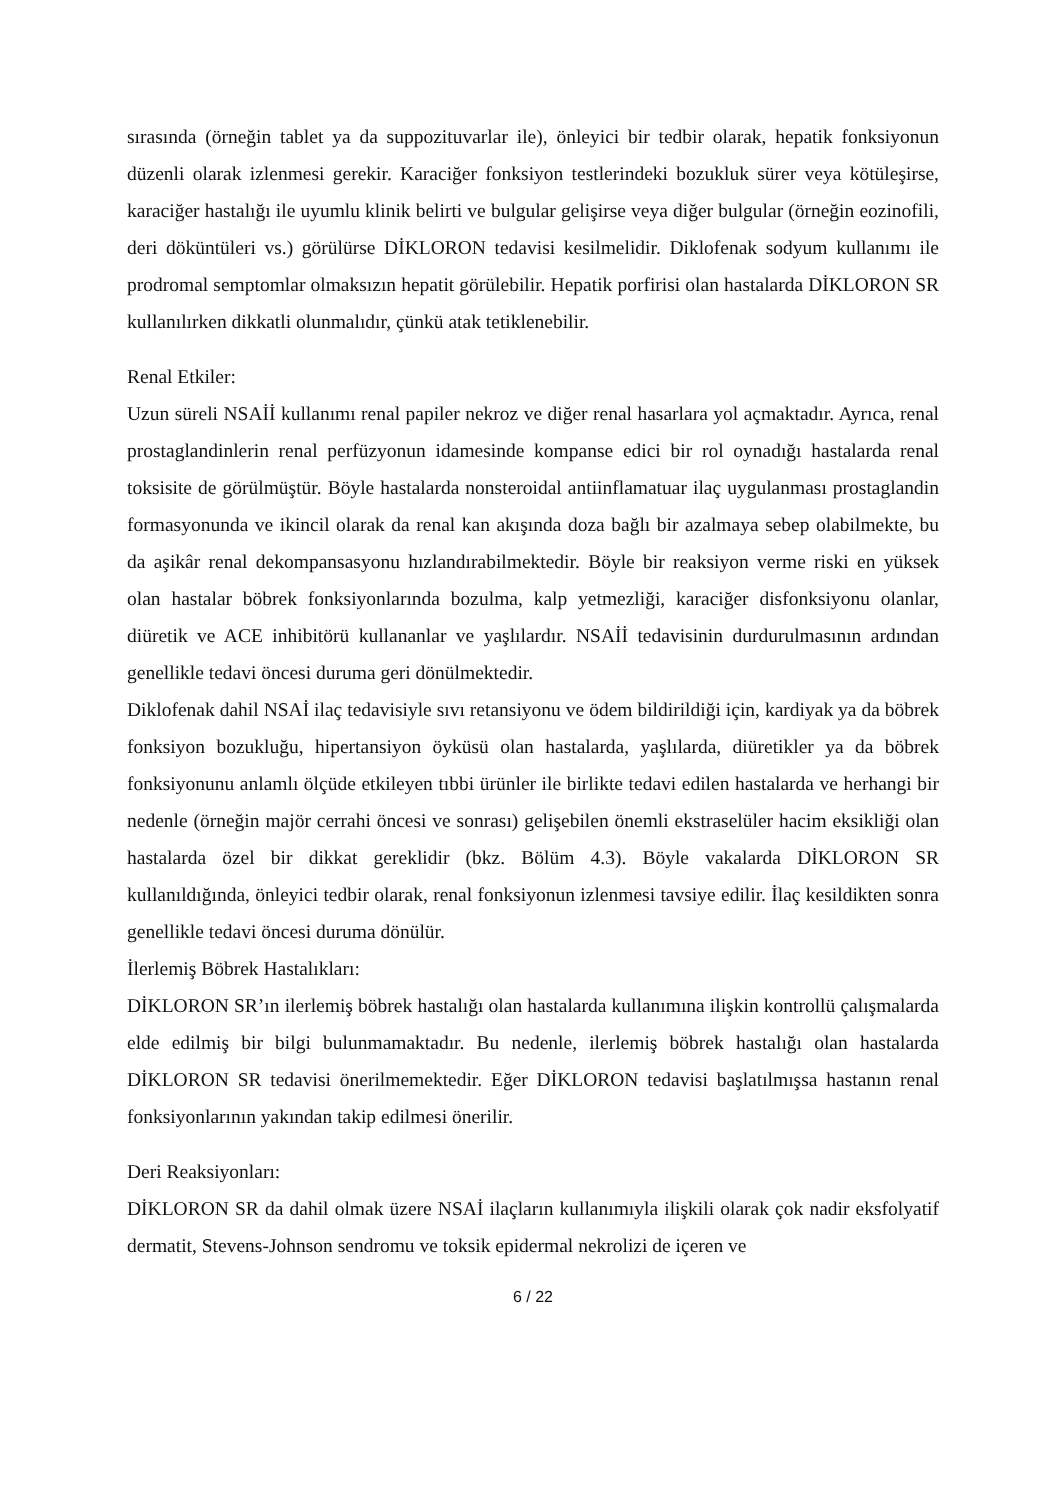sırasında (örneğin tablet ya da suppozituvarlar ile), önleyici bir tedbir olarak, hepatik fonksiyonun düzenli olarak izlenmesi gerekir. Karaciğer fonksiyon testlerindeki bozukluk sürer veya kötüleşirse, karaciğer hastalığı ile uyumlu klinik belirti ve bulgular gelişirse veya diğer bulgular (örneğin eozinofili, deri döküntüleri vs.) görülürse DİKLORON tedavisi kesilmelidir. Diklofenak sodyum kullanımı ile prodromal semptomlar olmaksızın hepatit görülebilir. Hepatik porfirisi olan hastalarda DİKLORON SR kullanılırken dikkatli olunmalıdır, çünkü atak tetiklenebilir.
Renal Etkiler:
Uzun süreli NSAİİ kullanımı renal papiler nekroz ve diğer renal hasarlara yol açmaktadır. Ayrıca, renal prostaglandinlerin renal perfüzyonun idamesinde kompanse edici bir rol oynadığı hastalarda renal toksisite de görülmüştür. Böyle hastalarda nonsteroidal antiinflamatuar ilaç uygulanması prostaglandin formasyonunda ve ikincil olarak da renal kan akışında doza bağlı bir azalmaya sebep olabilmekte, bu da aşikâr renal dekompansasyonu hızlandırabilmektedir. Böyle bir reaksiyon verme riski en yüksek olan hastalar böbrek fonksiyonlarında bozulma, kalp yetmezliği, karaciğer disfonksiyonu olanlar, diüretik ve ACE inhibitörü kullananlar ve yaşlılardır. NSAİİ tedavisinin durdurulmasının ardından genellikle tedavi öncesi duruma geri dönülmektedir.
Diklofenak dahil NSAİ ilaç tedavisiyle sıvı retansiyonu ve ödem bildirildiği için, kardiyak ya da böbrek fonksiyon bozukluğu, hipertansiyon öyküsü olan hastalarda, yaşlılarda, diüretikler ya da böbrek fonksiyonunu anlamlı ölçüde etkileyen tıbbi ürünler ile birlikte tedavi edilen hastalarda ve herhangi bir nedenle (örneğin majör cerrahi öncesi ve sonrası) gelişebilen önemli ekstraselüler hacim eksikliği olan hastalarda özel bir dikkat gereklidir (bkz. Bölüm 4.3). Böyle vakalarda DİKLORON SR kullanıldığında, önleyici tedbir olarak, renal fonksiyonun izlenmesi tavsiye edilir. İlaç kesildikten sonra genellikle tedavi öncesi duruma dönülür.
İlerlemiş Böbrek Hastalıkları:
DİKLORON SR’ın ilerlemiş böbrek hastalığı olan hastalarda kullanımına ilişkin kontrollü çalışmalarda elde edilmiş bir bilgi bulunmamaktadır. Bu nedenle, ilerlemiş böbrek hastalığı olan hastalarda DİKLORON SR tedavisi önerilmemektedir. Eğer DİKLORON tedavisi başlatılmışsa hastanın renal fonksiyonlarının yakından takip edilmesi önerilir.
Deri Reaksiyonları:
DİKLORON SR da dahil olmak üzere NSAİ ilaçların kullanımıyla ilişkili olarak çok nadir eksfolyatif dermatit, Stevens-Johnson sendromu ve toksik epidermal nekrolizi de içeren ve
6 / 22